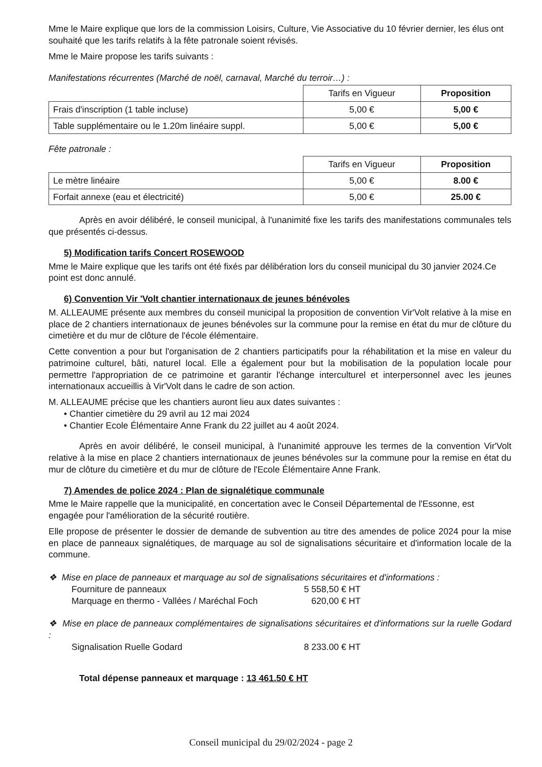Mme le Maire explique que lors de la commission Loisirs, Culture, Vie Associative du 10 février dernier, les élus ont souhaité que les tarifs relatifs à la fête patronale soient révisés.
Mme le Maire propose les tarifs suivants :
Manifestations récurrentes (Marché de noël, carnaval, Marché du terroir…) :
| | Tarifs en Vigueur | Proposition |
| --- | --- | --- |
| Frais d'inscription (1 table incluse) | 5,00 € | 5,00 € |
| Table supplémentaire ou le 1.20m linéaire suppl. | 5,00 € | 5,00 € |
Fête patronale :
| | Tarifs en Vigueur | Proposition |
| --- | --- | --- |
| Le mètre linéaire | 5,00 € | 8.00 € |
| Forfait annexe (eau et électricité) | 5,00 € | 25.00 € |
Après en avoir délibéré, le conseil municipal, à l'unanimité fixe les tarifs des manifestations communales tels que présentés ci-dessus.
5) Modification tarifs Concert ROSEWOOD
Mme le Maire explique que les tarifs ont été fixés par délibération lors du conseil municipal du 30 janvier 2024.Ce point est donc annulé.
6) Convention Vir 'Volt chantier internationaux de jeunes bénévoles
M. ALLEAUME présente aux membres du conseil municipal la proposition de convention Vir'Volt relative à la mise en place de 2 chantiers internationaux de jeunes bénévoles sur la commune pour la remise en état du mur de clôture du cimetière et du mur de clôture de l'école élémentaire.
Cette convention a pour but l'organisation de 2 chantiers participatifs pour la réhabilitation et la mise en valeur du patrimoine culturel, bâti, naturel local. Elle a également pour but la mobilisation de la population locale pour permettre l'appropriation de ce patrimoine et garantir l'échange interculturel et interpersonnel avec les jeunes internationaux accueillis à Vir'Volt dans le cadre de son action.
M. ALLEAUME précise que les chantiers auront lieu aux dates suivantes :
• Chantier cimetière du 29 avril au 12 mai 2024
• Chantier Ecole Élémentaire Anne Frank du 22 juillet au 4 août 2024.
Après en avoir délibéré, le conseil municipal, à l'unanimité approuve les termes de la convention Vir'Volt relative à la mise en place 2 chantiers internationaux de jeunes bénévoles sur la commune pour la remise en état du mur de clôture du cimetière et du mur de clôture de l'Ecole Élémentaire Anne Frank.
7) Amendes de police 2024 : Plan de signalétique communale
Mme le Maire rappelle que la municipalité, en concertation avec le Conseil Départemental de l'Essonne, est engagée pour l'amélioration de la sécurité routière.
Elle propose de présenter le dossier de demande de subvention au titre des amendes de police 2024 pour la mise en place de panneaux signalétiques, de marquage au sol de signalisations sécuritaire et d'information locale de la commune.
❖ Mise en place de panneaux et marquage au sol de signalisations sécuritaires et d'informations :
Fourniture de panneaux 5 558,50 € HT
Marquage en thermo - Vallées / Maréchal Foch 620,00 € HT
❖ Mise en place de panneaux complémentaires de signalisations sécuritaires et d'informations sur la ruelle Godard :
Signalisation Ruelle Godard 8 233.00 € HT
Total dépense panneaux et marquage : 13 461.50 € HT
Conseil municipal du 29/02/2024 - page 2